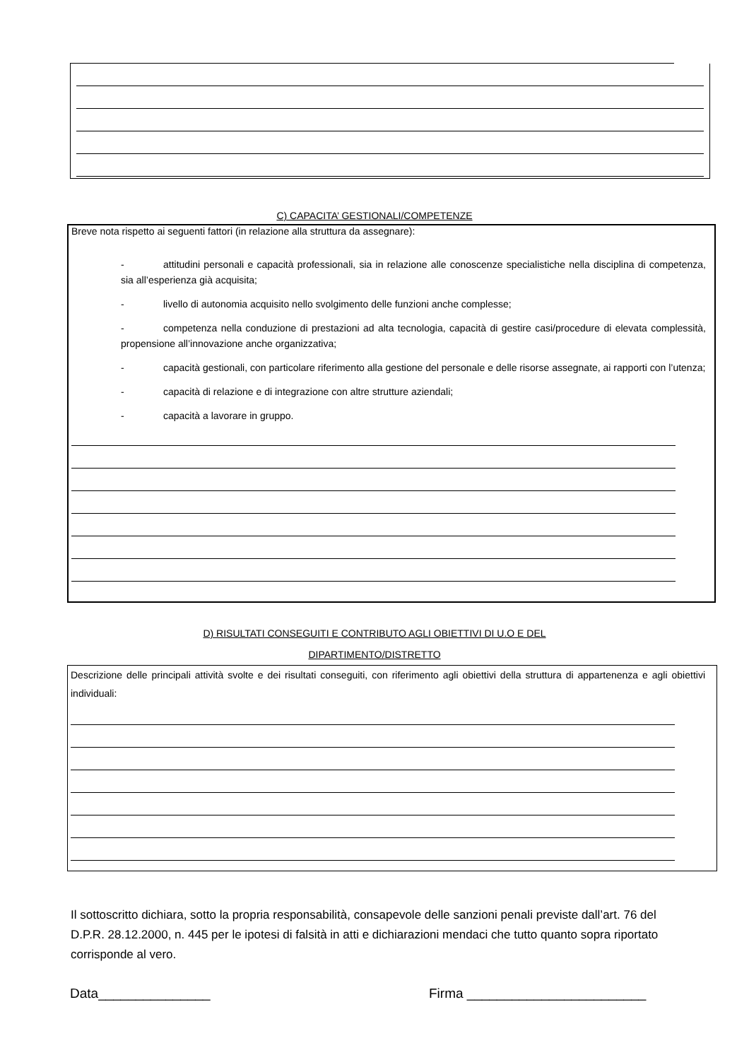C) CAPACITA’ GESTIONALI/COMPETENZE
Breve nota rispetto ai seguenti fattori (in relazione alla struttura da assegnare):
- attitudini personali e capacità professionali, sia in relazione alle conoscenze specialistiche nella disciplina di competenza, sia all’esperienza già acquisita;
- livello di autonomia acquisito nello svolgimento delle funzioni anche complesse;
- competenza nella conduzione di prestazioni ad alta tecnologia, capacità di gestire casi/procedure di elevata complessità, propensione all’innovazione anche organizzativa;
- capacità gestionali, con particolare riferimento alla gestione del personale e delle risorse assegnate, ai rapporti con l’utenza;
- capacità di relazione e di integrazione con altre strutture aziendali;
- capacità a lavorare in gruppo.
D) RISULTATI CONSEGUITI E CONTRIBUTO AGLI OBIETTIVI DI U.O E DEL
DIPARTIMENTO/DISTRETTO
Descrizione delle principali attività svolte e dei risultati conseguiti, con riferimento agli obiettivi della struttura di appartenenza e agli obiettivi individuali:
Il sottoscritto dichiara, sotto la propria responsabilità, consapevole delle sanzioni penali previste dall’art. 76 del D.P.R. 28.12.2000, n. 445 per le ipotesi di falsità in atti e dichiarazioni mendaci che tutto quanto sopra riportato corrisponde al vero.
Data_______________ Firma ________________________